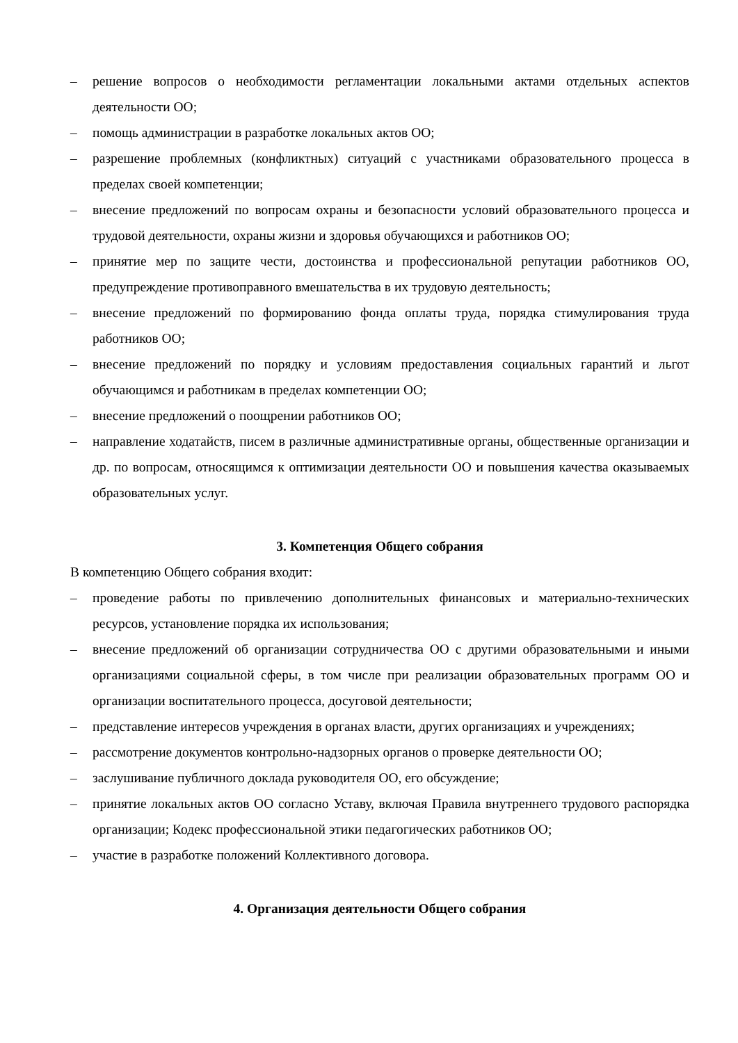– решение вопросов о необходимости регламентации локальными актами отдельных аспектов деятельности ОО;
– помощь администрации в разработке локальных актов ОО;
– разрешение проблемных (конфликтных) ситуаций с участниками образовательного процесса в пределах своей компетенции;
– внесение предложений по вопросам охраны и безопасности условий образовательного процесса и трудовой деятельности, охраны жизни и здоровья обучающихся и работников ОО;
– принятие мер по защите чести, достоинства и профессиональной репутации работников ОО, предупреждение противоправного вмешательства в их трудовую деятельность;
– внесение предложений по формированию фонда оплаты труда, порядка стимулирования труда работников ОО;
– внесение предложений по порядку и условиям предоставления социальных гарантий и льгот обучающимся и работникам в пределах компетенции ОО;
– внесение предложений о поощрении работников ОО;
– направление ходатайств, писем в различные административные органы, общественные организации и др. по вопросам, относящимся к оптимизации деятельности ОО и повышения качества оказываемых образовательных услуг.
3. Компетенция Общего собрания
В компетенцию Общего собрания входит:
– проведение работы по привлечению дополнительных финансовых и материально-технических ресурсов, установление порядка их использования;
– внесение предложений об организации сотрудничества ОО с другими образовательными и иными организациями социальной сферы, в том числе при реализации образовательных программ ОО и организации воспитательного процесса, досуговой деятельности;
– представление интересов учреждения в органах власти, других организациях и учреждениях;
– рассмотрение документов контрольно-надзорных органов о проверке деятельности ОО;
– заслушивание публичного доклада руководителя ОО, его обсуждение;
– принятие локальных актов ОО согласно Уставу, включая Правила внутреннего трудового распорядка организации; Кодекс профессиональной этики педагогических работников ОО;
– участие в разработке положений Коллективного договора.
4. Организация деятельности Общего собрания